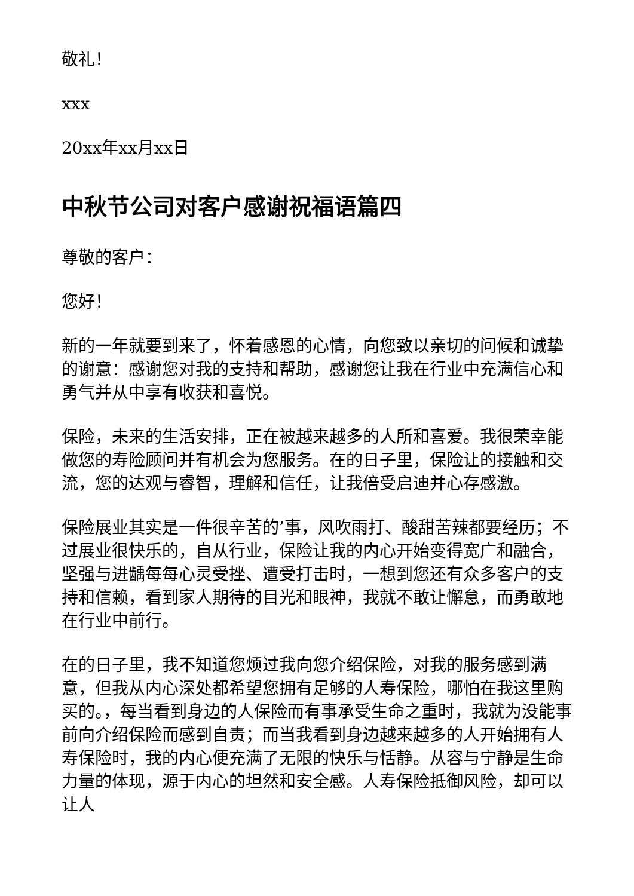敬礼！
xxx
20xx年xx月xx日
中秋节公司对客户感谢祝福语篇四
尊敬的客户：
您好！
新的一年就要到来了，怀着感恩的心情，向您致以亲切的问候和诚挚的谢意：感谢您对我的支持和帮助，感谢您让我在行业中充满信心和勇气并从中享有收获和喜悦。
保险，未来的生活安排，正在被越来越多的人所和喜爱。我很荣幸能做您的寿险顾问并有机会为您服务。在的日子里，保险让的接触和交流，您的达观与睿智，理解和信任，让我倍受启迪并心存感激。
保险展业其实是一件很辛苦的’事，风吹雨打、酸甜苦辣都要经历；不过展业很快乐的，自从行业，保险让我的内心开始变得宽广和融合，坚强与进龋每每心灵受挫、遭受打击时，一想到您还有众多客户的支持和信赖，看到家人期待的目光和眼神，我就不敢让懈怠，而勇敢地在行业中前行。
在的日子里，我不知道您烦过我向您介绍保险，对我的服务感到满意，但我从内心深处都希望您拥有足够的人寿保险，哪怕在我这里购买的。，每当看到身边的人保险而有事承受生命之重时，我就为没能事前向介绍保险而感到自责；而当我看到身边越来越多的人开始拥有人寿保险时，我的内心便充满了无限的快乐与恬静。从容与宁静是生命力量的体现，源于内心的坦然和安全感。人寿保险抵御风险，却可以让人